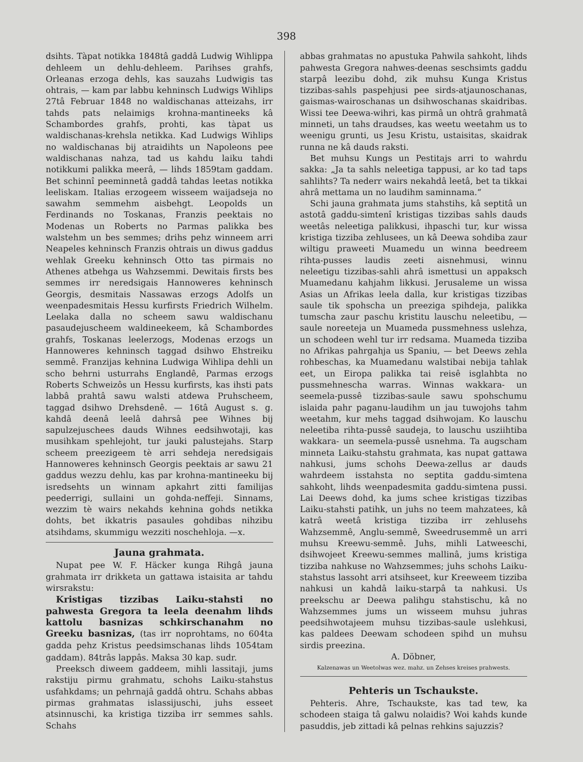398
dsihts. Tàpat notikka 1848tâ gaddâ Ludwig Wihlippa dehleem un dehlu-dehleem. Parihses grahfs, Orleanas erzoga dehls, kas sauzahs Ludwigis tas ohtrais, — kam par labbu kehninsch Ludwigs Wihlips 27tâ Februar 1848 no waldischanas atteizahs, irr tahds pats nelaimigs krohna-mantineeks kâ Schambordes grahfs, prohti, kas tàpat us waldischanas-krehsla netikka. Kad Ludwigs Wihlips no waldischanas bij atraidihts un Napoleons pee waldischanas nahza, tad us kahdu laiku tahdi notikkumi palikka meerâ, — lihds 1859tam gaddam. Bet schinnî peeminnetâ gaddâ tahdas leetas notikka leeliskam. Italias erzogeem wisseem waijadseja no sawahm semmehm aisbehgt. Leopolds un Ferdinands no Toskanas, Franzis peektais no Modenas un Roberts no Parmas palikka bes walstehm un bes semmes; drihs pehz winneem arri Neapeles kehninsch Franzis ohtrais un diwus gaddus wehlak Greeku kehninsch Otto tas pirmais no Athenes atbehga us Wahzsemmi. Dewitais firsts bes semmes irr neredsigais Hannoweres kehninsch Georgis, desmitais Nassawas erzogs Adolfs un weenpadesmitais Hessu kurfirsts Friedrich Wilhelm. Leelaka dalla no scheem sawu waldischanu pasaudejuscheem waldineekeem, kâ Schambordes grahfs, Toskanas leelerzogs, Modenas erzogs un Hannoweres kehninsch taggad dsihwo Ehstreiku semmê. Franzijas kehnina Ludwiga Wihlipa dehli un scho behrni usturrahs Englandê, Parmas erzogs Roberts Schweizôs un Hessu kurfirsts, kas ihsti pats labbâ prahtâ sawu walsti atdewa Pruhscheem, taggad dsihwo Drehsdenê. — 16tâ August s. g. kahdâ deenâ leelâ dahrsâ pee Wihnes bij sapulzejuschees dauds Wihnes eedsihwotaji, kas musihkam spehlejoht, tur jauki palustejahs. Starp scheem preezigeem tè arri sehdeja neredsigais Hannoweres kehninsch Georgis peektais ar sawu 21 gaddus wezzu dehlu, kas par krohna-mantineeku bij isredsehts un winnam apkahrt zitti familijas peederrigi, sullaini un gohda-neffeji. Sinnams, wezzim tè wairs nekahds kehnina gohds netikka dohts, bet ikkatris pasaules gohdibas nihzibu atsihdams, skummigu wezziti noschehloja. —x.
Jauna grahmata.
Nupat pee W. F. Häcker kunga Rihgâ jauna grahmata irr drikketa un gattawa istaisita ar tahdu wirsrakstu:
Kristigas tizzibas Laiku-stahsti no pahwesta Gregora ta leela deenahm lihds kattolu basnizas schkirschanahm no Greeku basnizas, (tas irr noprohtams, no 604ta gadda pehz Kristus peedsimschanas lihds 1054tam gaddam). 84trâs lappâs. Maksa 30 kap. sudr.
Preeksch diweem gaddeem, mihli lassitaji, jums rakstiju pirmu grahmatu, schohs Laiku-stahstus usfahkdams; un pehrnajâ gaddâ ohtru. Schahs abbas pirmas grahmatas islassijuschi, juhs esseet atsinnuschi, ka kristiga tizziba irr semmes sahls. Schahs
abbas grahmatas no apustuka Pahwila sahkoht, lihds pahwesta Gregora nahwes-deenas seschsimts gaddu starpâ leezibu dohd, zik muhsu Kunga Kristus tizzibas-sahls paspehjusi pee sirds-atjaunoschanas, gaismas-wairoschanas un dsihwoschanas skaidribas. Wissi tee Deewa-wihri, kas pirmâ un ohtrâ grahmatâ minneti, un tahs draudses, kas weetu weetahm us to weenigu grunti, us Jesu Kristu, ustaisitas, skaidrak runna ne kâ dauds raksti.
Bet muhsu Kungs un Pestitajs arri to wahrdu sakka: „Ja ta sahls neleetiga tappusi, ar ko tad taps sahlihts? Ta nederr wairs nekahdâ leetâ, bet ta tikkai ahrâ mettama un no laudihm saminnama.“
Schi jauna grahmata jums stahstihs, kâ septitâ un astotâ gaddu-simtenî kristigas tizzibas sahls dauds weetâs neleetiga palikkusi, ihpaschi tur, kur wissa kristiga tizziba zehlusees, un kâ Deewa sohdiba zaur wiltigu praweeti Muamedu un winna beedreem rihta-pusses laudis zeeti aisnehmusi, winnu neleetigu tizzibas-sahli ahrâ ismettusi un appaksch Muamedanu kahjahm likkusi. Jerusaleme un wissa Asias un Afrikas leela dalla, kur kristigas tizzibas saule tik spohscha un preeziga spihdeja, palikka tumscha zaur paschu kristitu lauschu neleetibu, — saule noreeteja un Muameda pussmehness uslehza, un schodeen wehl tur irr redsama. Muameda tizziba no Afrikas pahrgahja us Spaniu, — bet Deews zehla rohbeschas, ka Muamedanu walstibai nebija tahlak eet, un Eiropa palikka tai reisê isglahbta no pussmehnescha warras. Winnas wakkara- un seemela-pussê tizzibas-saule sawu spohschumu islaida pahr paganu-laudihm un jau tuwojohs tahm weetahm, kur mehs taggad dsihwojam. Ko lauschu neleetiba rihta-pussê saudeja, to lauschu usziihtiba wakkara- un seemela-pussê usnehma. Ta augscham minneta Laiku-stahstu grahmata, kas nupat gattawa nahkusi, jums schohs Deewa-zellus ar dauds wahrdeem isstahsta no septita gaddu-simtena sahkoht, lihds weenpadesmita gaddu-simtena pussi. Lai Deews dohd, ka jums schee kristigas tizzibas Laiku-stahsti patihk, un juhs no teem mahzatees, kâ katrâ weetâ kristiga tizziba irr zehlusehs Wahzsemmê, Anglu-semmê, Sweedrusemmê un arri muhsu Kreewu-semmê. Juhs, mihli Latweeschi, dsihwojeet Kreewu-semmes mallinâ, jums kristiga tizziba nahkuse no Wahzsemmes; juhs schohs Laiku-stahstus lassoht arri atsihseet, kur Kreeweem tizziba nahkusi un kahdâ laiku-starpâ ta nahkusi. Us preekschu ar Deewa palihgu stahstischu, kâ no Wahzsemmes jums un wisseem muhsu juhras peedsihwotajeem muhsu tizzibas-saule uslehkusi, kas paldees Deewam schodeen spihd un muhsu sirdis preezina.
A. Döbner,
Kalzenawas un Weetolwas wez. mahz. un Zehses kreises prahwests.
Pehteris un Tschaukste.
Pehteris. Ahre, Tschaukste, kas tad tew, ka schodeen staiga tâ galwu nolaidis? Woi kahds kunde pasuddis, jeb zittadi kâ pelnas rehkins sajuzzis?